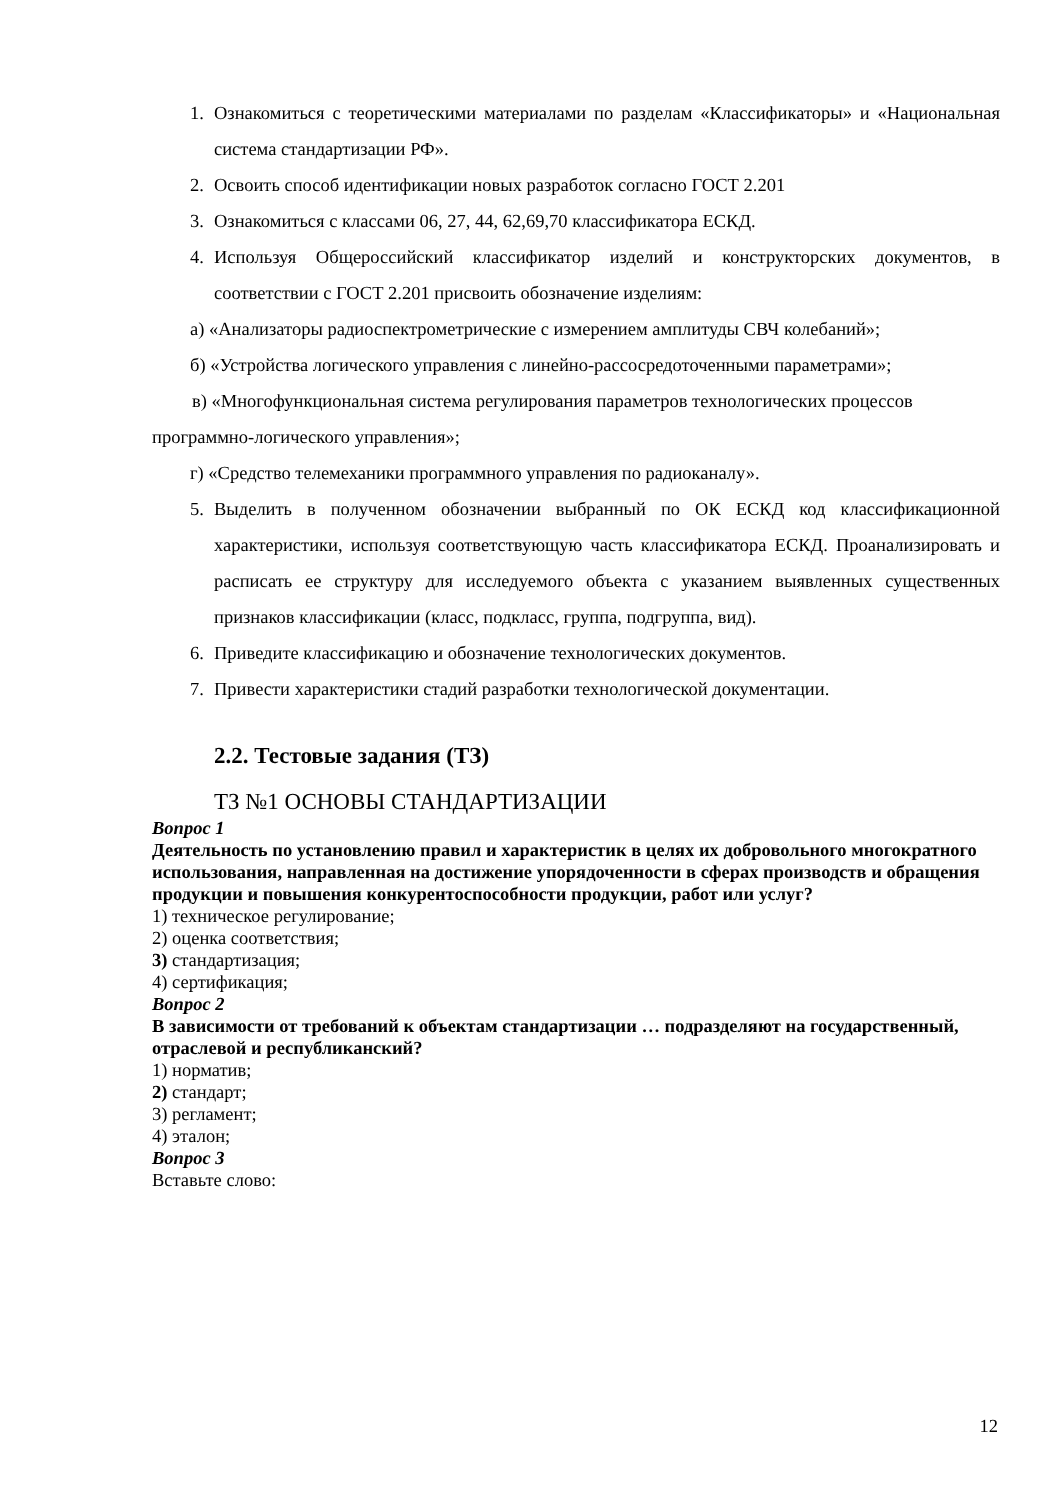1. Ознакомиться с теоретическими материалами по разделам «Классификаторы» и «Национальная система стандартизации РФ».
2. Освоить способ идентификации новых разработок согласно ГОСТ 2.201
3. Ознакомиться с классами 06, 27, 44, 62,69,70 классификатора ЕСКД.
4. Используя Общероссийский классификатор изделий и конструкторских документов, в соответствии с ГОСТ 2.201 присвоить обозначение изделиям:
а) «Анализаторы радиоспектрометрические с измерением амплитуды СВЧ колебаний»;
б) «Устройства логического управления с линейно-рассосредоточенными параметрами»;
в) «Многофункциональная система регулирования параметров технологических процессов программно-логического управления»;
г) «Средство телемеханики программного управления по радиоканалу».
5. Выделить в полученном обозначении выбранный по ОК ЕСКД код классификационной характеристики, используя соответствующую часть классификатора ЕСКД. Проанализировать и расписать ее структуру для исследуемого объекта с указанием выявленных существенных признаков классификации (класс, подкласс, группа, подгруппа, вид).
6. Приведите классификацию и обозначение технологических документов.
7. Привести характеристики стадий разработки технологической документации.
2.2. Тестовые задания (ТЗ)
ТЗ №1 ОСНОВЫ СТАНДАРТИЗАЦИИ
Вопрос 1
Деятельность по установлению правил и характеристик в целях их добровольного многократного использования, направленная на достижение упорядоченности в сферах производств и обращения продукции и повышения конкурентоспособности продукции, работ или услуг?
1) техническое регулирование;
2) оценка соответствия;
3) стандартизация;
4) сертификация;
Вопрос 2
В зависимости от требований к объектам стандартизации … подразделяют на государственный, отраслевой и республиканский?
1) норматив;
2) стандарт;
3) регламент;
4) эталон;
Вопрос 3
Вставьте слово:
12